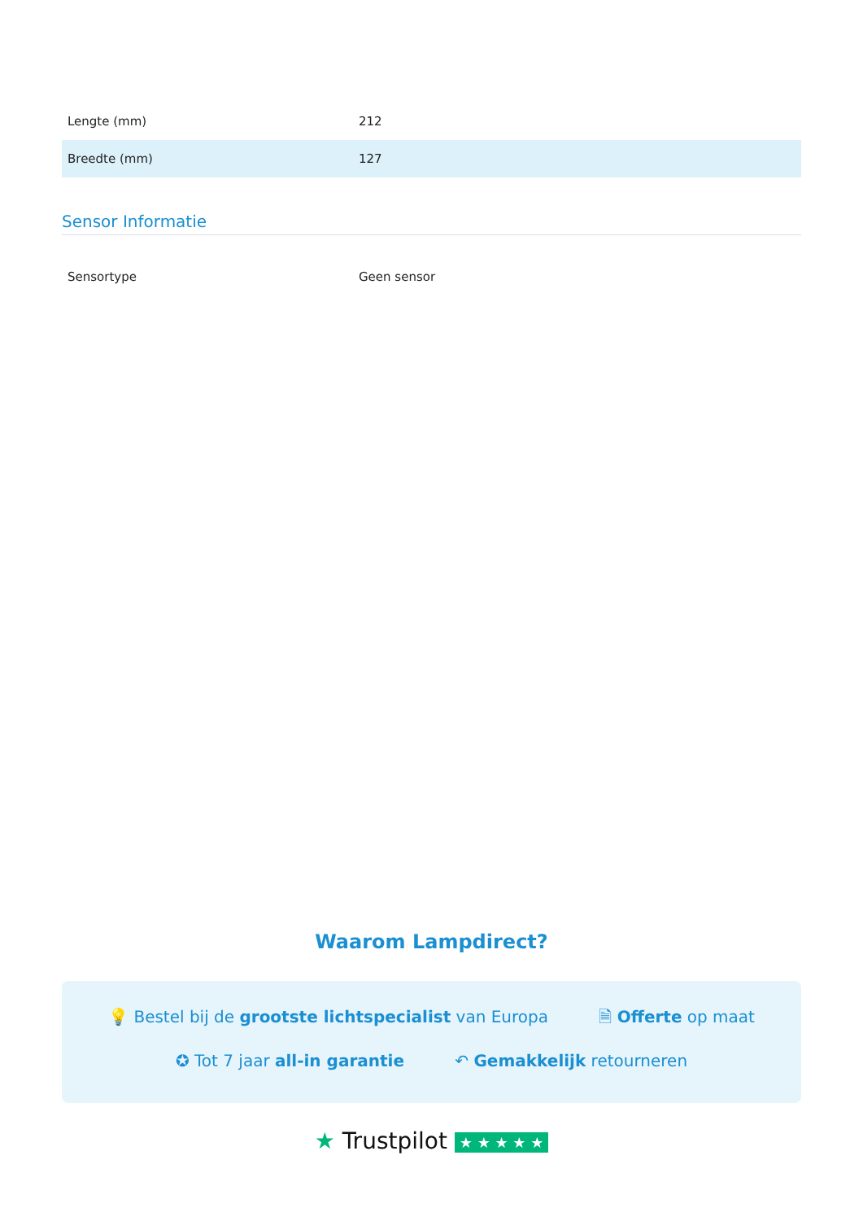| Lengte (mm) | 212 |
| Breedte (mm) | 127 |
Sensor Informatie
| Sensortype | Geen sensor |
Waarom Lampdirect?
💡 Bestel bij de grootste lichtspecialist van Europa 🗎 Offerte op maat
✪ Tot 7 jaar all-in garantie ↶ Gemakkelijk retourneren
★ Trustpilot ★ ★ ★ ★ ★